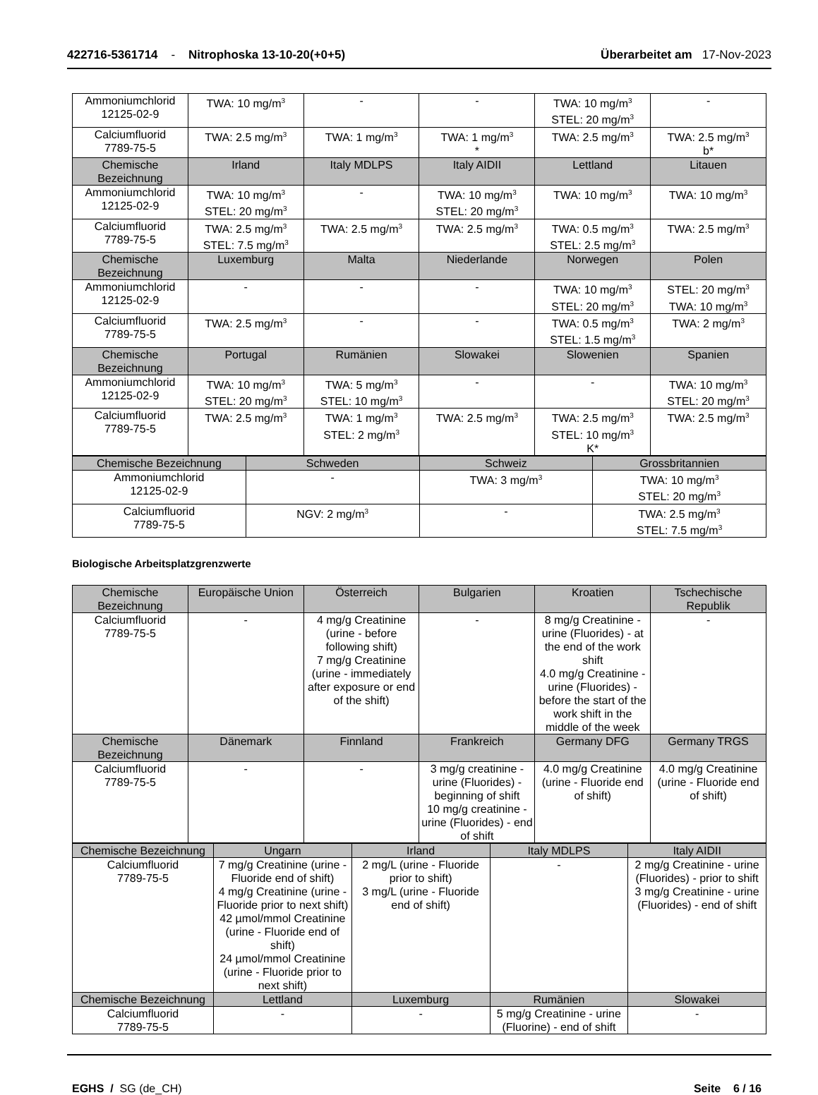422716-5361714 - Nitrophoska 13-10-20(+0+5) Überarbeitet am 17-Nov-2023
| Ammoniumchlorid 12125-02-9 | TWA: 10 mg/m<sup>3</sup> | - | - | TWA: 10 mg/m<sup>3</sup> STEL: 20 mg/m<sup>3</sup> | - |
| Calciumfluorid 7789-75-5 | TWA: 2.5 mg/m<sup>3</sup> | TWA: 1 mg/m<sup>3</sup> | TWA: 1 mg/m<sup>3</sup> * | TWA: 2.5 mg/m<sup>3</sup> | TWA: 2.5 mg/m<sup>3</sup> b* |
| Chemische Bezeichnung | Irland | Italy MDLPS | Italy AIDII | Lettland | Litauen |
| Ammoniumchlorid 12125-02-9 | TWA: 10 mg/m<sup>3</sup> STEL: 20 mg/m<sup>3</sup> | - | TWA: 10 mg/m<sup>3</sup> STEL: 20 mg/m<sup>3</sup> | TWA: 10 mg/m<sup>3</sup> | TWA: 10 mg/m<sup>3</sup> |
| Calciumfluorid 7789-75-5 | TWA: 2.5 mg/m<sup>3</sup> STEL: 7.5 mg/m<sup>3</sup> | TWA: 2.5 mg/m<sup>3</sup> | TWA: 2.5 mg/m<sup>3</sup> | TWA: 0.5 mg/m<sup>3</sup> STEL: 2.5 mg/m<sup>3</sup> | TWA: 2.5 mg/m<sup>3</sup> |
| Chemische Bezeichnung | Luxemburg | Malta | Niederlande | Norwegen | Polen |
| Ammoniumchlorid 12125-02-9 | - | - | - | TWA: 10 mg/m<sup>3</sup> STEL: 20 mg/m<sup>3</sup> | STEL: 20 mg/m<sup>3</sup> TWA: 10 mg/m<sup>3</sup> |
| Calciumfluorid 7789-75-5 | TWA: 2.5 mg/m<sup>3</sup> | - | - | TWA: 0.5 mg/m<sup>3</sup> STEL: 1.5 mg/m<sup>3</sup> | TWA: 2 mg/m<sup>3</sup> |
| Chemische Bezeichnung | Portugal | Rumänien | Slowakei | Slowenien | Spanien |
| Ammoniumchlorid 12125-02-9 | TWA: 10 mg/m<sup>3</sup> STEL: 20 mg/m<sup>3</sup> | TWA: 5 mg/m<sup>3</sup> STEL: 10 mg/m<sup>3</sup> | - | - | TWA: 10 mg/m<sup>3</sup> STEL: 20 mg/m<sup>3</sup> |
| Calciumfluorid 7789-75-5 | TWA: 2.5 mg/m<sup>3</sup> | TWA: 1 mg/m<sup>3</sup> STEL: 2 mg/m<sup>3</sup> | TWA: 2.5 mg/m<sup>3</sup> | TWA: 2.5 mg/m<sup>3</sup> STEL: 10 mg/m<sup>3</sup> K* | TWA: 2.5 mg/m<sup>3</sup> |
| Chemische Bezeichnung | Schweden | Schweiz | Grossbritannien |
| --- | --- | --- | --- |
| Ammoniumchlorid 12125-02-9 | - | TWA: 3 mg/m<sup>3</sup> | TWA: 10 mg/m<sup>3</sup> STEL: 20 mg/m<sup>3</sup> |
| Calciumfluorid 7789-75-5 | NGV: 2 mg/m<sup>3</sup> | - | TWA: 2.5 mg/m<sup>3</sup> STEL: 7.5 mg/m<sup>3</sup> |
Biologische Arbeitsplatzgrenzwerte
| Chemische Bezeichnung | Europäische Union | Österreich | Bulgarien | Kroatien | Tschechische Republik |
| --- | --- | --- | --- | --- | --- |
| Calciumfluorid 7789-75-5 | - | 4 mg/g Creatinine (urine - before following shift) 7 mg/g Creatinine (urine - immediately after exposure or end of the shift) | - | 8 mg/g Creatinine - urine (Fluorides) - at the end of the work shift 4.0 mg/g Creatinine - urine (Fluorides) - before the start of the work shift in the middle of the week | - |
| Chemische Bezeichnung | Dänemark | Finnland | Frankreich | Germany DFG | Germany TRGS |
| Calciumfluorid 7789-75-5 | - | - | 3 mg/g creatinine - urine (Fluorides) - beginning of shift 10 mg/g creatinine - urine (Fluorides) - end of shift | 4.0 mg/g Creatinine (urine - Fluoride end of shift) | 4.0 mg/g Creatinine (urine - Fluoride end of shift) |
| Chemische Bezeichnung | Ungarn | Irland | Italy MDLPS | Italy AIDII |
| --- | --- | --- | --- | --- |
| Calciumfluorid 7789-75-5 | 7 mg/g Creatinine (urine - Fluoride end of shift) 4 mg/g Creatinine (urine - Fluoride prior to next shift) 42 µmol/mmol Creatinine (urine - Fluoride end of shift) 24 µmol/mmol Creatinine (urine - Fluoride prior to next shift) | 2 mg/L (urine - Fluoride prior to shift) 3 mg/L (urine - Fluoride end of shift) | - | 2 mg/g Creatinine - urine (Fluorides) - prior to shift 3 mg/g Creatinine - urine (Fluorides) - end of shift |
| Chemische Bezeichnung | Lettland | Luxemburg | Rumänien | Slowakei |
| Calciumfluorid 7789-75-5 | - | - | 5 mg/g Creatinine - urine (Fluorine) - end of shift | - |
EGHS / SG (de_CH) Seite 6 / 16